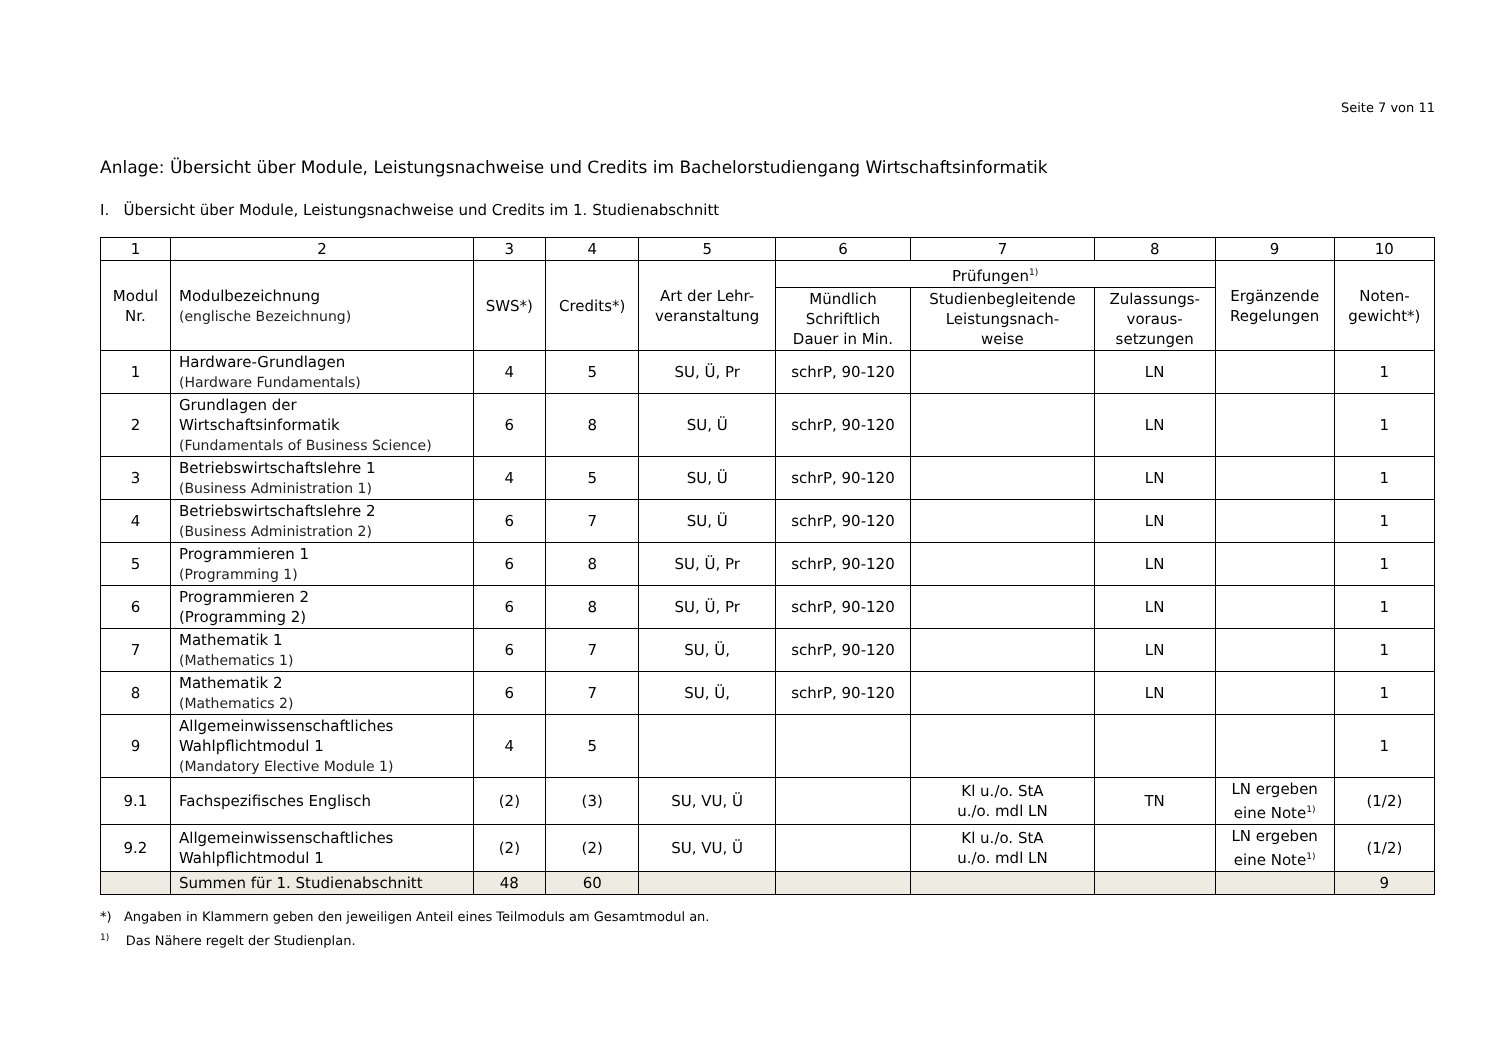Seite 7 von 11
Anlage: Übersicht über Module, Leistungsnachweise und Credits im Bachelorstudiengang Wirtschaftsinformatik
I. Übersicht über Module, Leistungsnachweise und Credits im 1. Studienabschnitt
| 1 | 2 | 3 | 4 | 5 | 6 | 7 | 8 | 9 | 10 |
| --- | --- | --- | --- | --- | --- | --- | --- | --- | --- |
| Modul Nr. | Modulbezeichnung (englische Bezeichnung) | SWS*) | Credits*) | Art der Lehr- veranstaltung | Prüfungen<sup>1)</sup> | | | Ergänzende Regelungen | Noten- gewicht*) |
| | | | | | Mündlich Schriftlich Dauer in Min. | Studienbegleitende Leistungsnach- weise | Zulassungs- voraus- setzungen | | |
| 1 | Hardware-Grundlagen (Hardware Fundamentals) | 4 | 5 | SU, Ü, Pr | schrP, 90-120 | | LN | | 1 |
| 2 | Grundlagen der Wirtschaftsinformatik (Fundamentals of Business Science) | 6 | 8 | SU, Ü | schrP, 90-120 | | LN | | 1 |
| 3 | Betriebswirtschaftslehre 1 (Business Administration 1) | 4 | 5 | SU, Ü | schrP, 90-120 | | LN | | 1 |
| 4 | Betriebswirtschaftslehre 2 (Business Administration 2) | 6 | 7 | SU, Ü | schrP, 90-120 | | LN | | 1 |
| 5 | Programmieren 1 (Programming 1) | 6 | 8 | SU, Ü, Pr | schrP, 90-120 | | LN | | 1 |
| 6 | Programmieren 2 (Programming 2) | 6 | 8 | SU, Ü, Pr | schrP, 90-120 | | LN | | 1 |
| 7 | Mathematik 1 (Mathematics 1) | 6 | 7 | SU, Ü, | schrP, 90-120 | | LN | | 1 |
| 8 | Mathematik 2 (Mathematics 2) | 6 | 7 | SU, Ü, | schrP, 90-120 | | LN | | 1 |
| 9 | Allgemeinwissenschaftliches Wahlpflichtmodul 1 (Mandatory Elective Module 1) | 4 | 5 | | | | | | 1 |
| 9.1 | Fachspezifisches Englisch | (2) | (3) | SU, VU, Ü | | Kl u./o. StA u./o. mdl LN | TN | LN ergeben eine Note<sup>1)</sup> | (1/2) |
| 9.2 | Allgemeinwissenschaftliches Wahlpflichtmodul 1 | (2) | (2) | SU, VU, Ü | | Kl u./o. StA u./o. mdl LN | | LN ergeben eine Note<sup>1)</sup> | (1/2) |
| | Summen für 1. Studienabschnitt | 48 | 60 | | | | | | 9 |
*) Angaben in Klammern geben den jeweiligen Anteil eines Teilmoduls am Gesamtmodul an.
<sup>1)</sup> Das Nähere regelt der Studienplan.